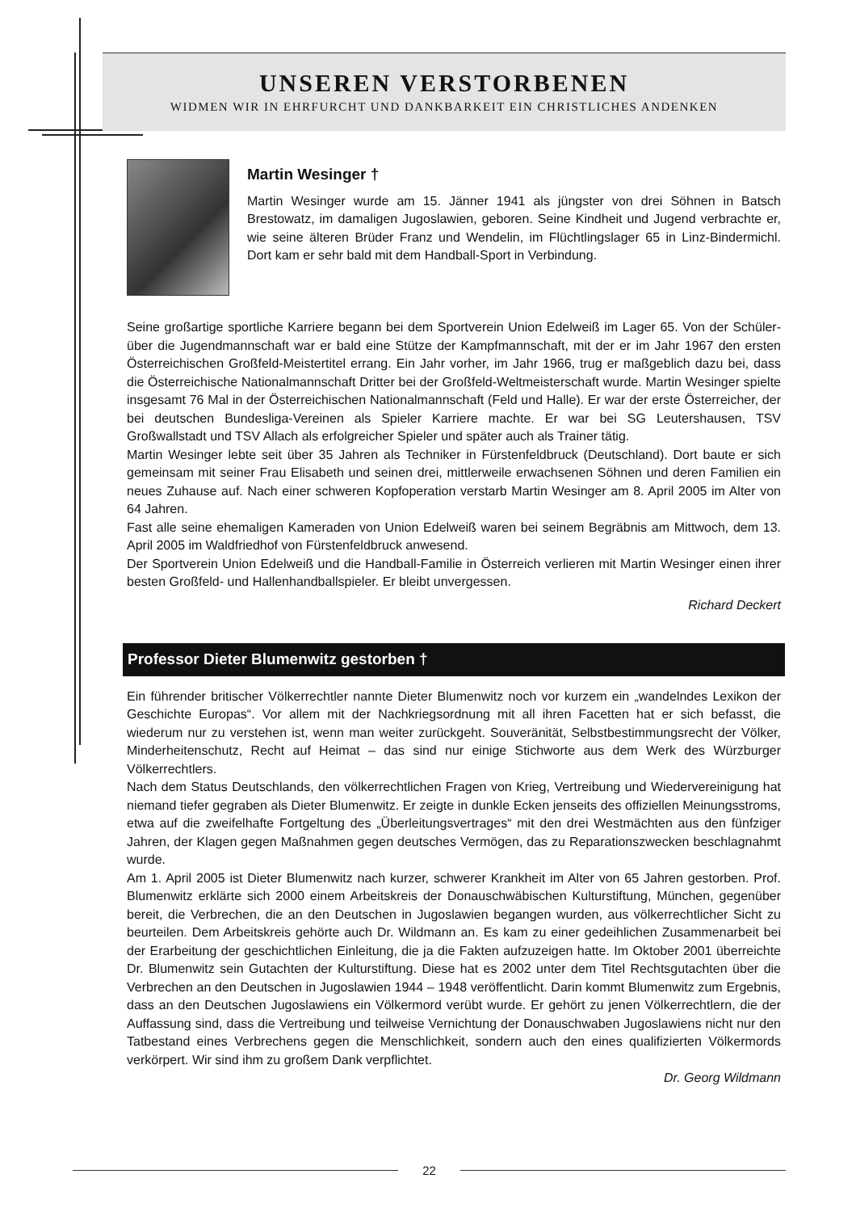UNSEREN VERSTORBENEN
WIDMEN WIR IN EHRFURCHT UND DANKBARKEIT EIN CHRISTLICHES ANDENKEN
Martin Wesinger †
Martin Wesinger wurde am 15. Jänner 1941 als jüngster von drei Söhnen in Batsch Brestowatz, im damaligen Jugoslawien, geboren. Seine Kindheit und Jugend verbrachte er, wie seine älteren Brüder Franz und Wendelin, im Flüchtlingslager 65 in Linz-Bindermichl. Dort kam er sehr bald mit dem Handball-Sport in Verbindung.
Seine großartige sportliche Karriere begann bei dem Sportverein Union Edelweiß im Lager 65. Von der Schüler- über die Jugendmannschaft war er bald eine Stütze der Kampfmannschaft, mit der er im Jahr 1967 den ersten Österreichischen Großfeld-Meistertitel errang. Ein Jahr vorher, im Jahr 1966, trug er maßgeblich dazu bei, dass die Österreichische Nationalmannschaft Dritter bei der Großfeld-Weltmeisterschaft wurde. Martin Wesinger spielte insgesamt 76 Mal in der Österreichischen Nationalmannschaft (Feld und Halle). Er war der erste Österreicher, der bei deutschen Bundesliga-Vereinen als Spieler Karriere machte. Er war bei SG Leutershausen, TSV Großwallstadt und TSV Allach als erfolgreicher Spieler und später auch als Trainer tätig.
Martin Wesinger lebte seit über 35 Jahren als Techniker in Fürstenfeldbruck (Deutschland). Dort baute er sich gemeinsam mit seiner Frau Elisabeth und seinen drei, mittlerweile erwachsenen Söhnen und deren Familien ein neues Zuhause auf. Nach einer schweren Kopfoperation verstarb Martin Wesinger am 8. April 2005 im Alter von 64 Jahren.
Fast alle seine ehemaligen Kameraden von Union Edelweiß waren bei seinem Begräbnis am Mittwoch, dem 13. April 2005 im Waldfriedhof von Fürstenfeldbruck anwesend.
Der Sportverein Union Edelweiß und die Handball-Familie in Österreich verlieren mit Martin Wesinger einen ihrer besten Großfeld- und Hallenhandballspieler. Er bleibt unvergessen.
Richard Deckert
Professor Dieter Blumenwitz gestorben †
Ein führender britischer Völkerrechtler nannte Dieter Blumenwitz noch vor kurzem ein „wandelndes Lexikon der Geschichte Europas“. Vor allem mit der Nachkriegsordnung mit all ihren Facetten hat er sich befasst, die wiederum nur zu verstehen ist, wenn man weiter zurückgeht. Souveränität, Selbstbestimmungsrecht der Völker, Minderheitenschutz, Recht auf Heimat – das sind nur einige Stichworte aus dem Werk des Würzburger Völkerrechtlers.
Nach dem Status Deutschlands, den völkerrechtlichen Fragen von Krieg, Vertreibung und Wiedervereinigung hat niemand tiefer gegraben als Dieter Blumenwitz. Er zeigte in dunkle Ecken jenseits des offiziellen Meinungsstroms, etwa auf die zweifelhafte Fortgeltung des „Überleitungsvertrages“ mit den drei Westmächten aus den fünfziger Jahren, der Klagen gegen Maßnahmen gegen deutsches Vermögen, das zu Reparationszwecken beschlagnahmt wurde.
Am 1. April 2005 ist Dieter Blumenwitz nach kurzer, schwerer Krankheit im Alter von 65 Jahren gestorben. Prof. Blumenwitz erklärte sich 2000 einem Arbeitskreis der Donauschwäbischen Kulturstiftung, München, gegenüber bereit, die Verbrechen, die an den Deutschen in Jugoslawien begangen wurden, aus völkerrechtlicher Sicht zu beurteilen. Dem Arbeitskreis gehörte auch Dr. Wildmann an. Es kam zu einer gedeihlichen Zusammenarbeit bei der Erarbeitung der geschichtlichen Einleitung, die ja die Fakten aufzuzeigen hatte. Im Oktober 2001 überreichte Dr. Blumenwitz sein Gutachten der Kulturstiftung. Diese hat es 2002 unter dem Titel Rechtsgutachten über die Verbrechen an den Deutschen in Jugoslawien 1944 – 1948 veröffentlicht. Darin kommt Blumenwitz zum Ergebnis, dass an den Deutschen Jugoslawiens ein Völkermord verübt wurde. Er gehört zu jenen Völkerrechtlern, die der Auffassung sind, dass die Vertreibung und teilweise Vernichtung der Donauschwaben Jugoslawiens nicht nur den Tatbestand eines Verbrechens gegen die Menschlichkeit, sondern auch den eines qualifizierten Völkermords verkörpert. Wir sind ihm zu großem Dank verpflichtet.
Dr. Georg Wildmann
22